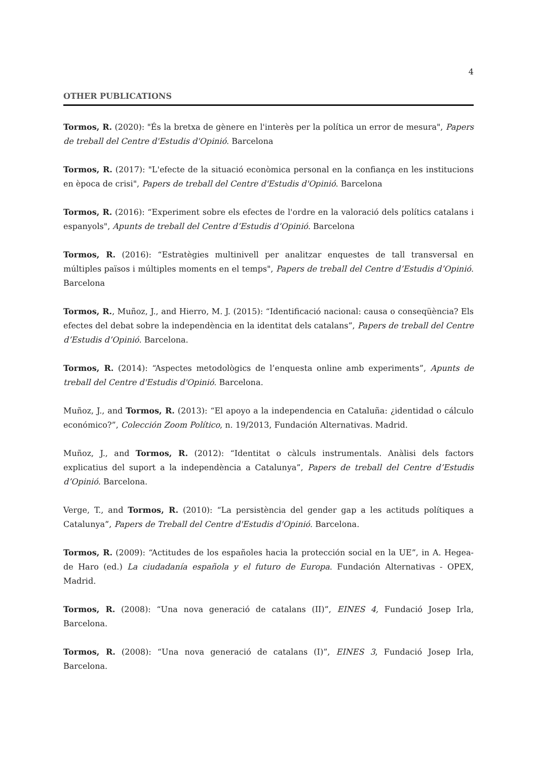4
OTHER PUBLICATIONS
Tormos, R. (2020): "És la bretxa de gènere en l'interès per la política un error de mesura", Papers de treball del Centre d'Estudis d'Opinió. Barcelona
Tormos, R. (2017): "L'efecte de la situació econòmica personal en la confiança en les institucions en època de crisi", Papers de treball del Centre d'Estudis d'Opinió. Barcelona
Tormos, R. (2016): “Experiment sobre els efectes de l'ordre en la valoració dels polítics catalans i espanyols", Apunts de treball del Centre d’Estudis d’Opinió. Barcelona
Tormos, R. (2016): “Estratègies multinivell per analitzar enquestes de tall transversal en múltiples països i múltiples moments en el temps", Papers de treball del Centre d’Estudis d’Opinió. Barcelona
Tormos, R., Muñoz, J., and Hierro, M. J. (2015): “Identificació nacional: causa o conseqüència? Els efectes del debat sobre la independència en la identitat dels catalans”, Papers de treball del Centre d’Estudis d’Opinió. Barcelona.
Tormos, R. (2014): “Aspectes metodològics de l’enquesta online amb experiments”, Apunts de treball del Centre d'Estudis d'Opinió. Barcelona.
Muñoz, J., and Tormos, R. (2013): “El apoyo a la independencia en Cataluña: ¿identidad o cálculo económico?”, Colección Zoom Político, n. 19/2013, Fundación Alternativas. Madrid.
Muñoz, J., and Tormos, R. (2012): “Identitat o càlculs instrumentals. Anàlisi dels factors explicatius del suport a la independència a Catalunya”, Papers de treball del Centre d’Estudis d’Opinió. Barcelona.
Verge, T., and Tormos, R. (2010): “La persistència del gender gap a les actituds polítiques a Catalunya”, Papers de Treball del Centre d'Estudis d'Opinió. Barcelona.
Tormos, R. (2009): “Actitudes de los españoles hacia la protección social en la UE”, in A. Hegea-de Haro (ed.) La ciudadanía española y el futuro de Europa. Fundación Alternativas - OPEX, Madrid.
Tormos, R. (2008): “Una nova generació de catalans (II)”, EINES 4, Fundació Josep Irla, Barcelona.
Tormos, R. (2008): “Una nova generació de catalans (I)”, EINES 3, Fundació Josep Irla, Barcelona.